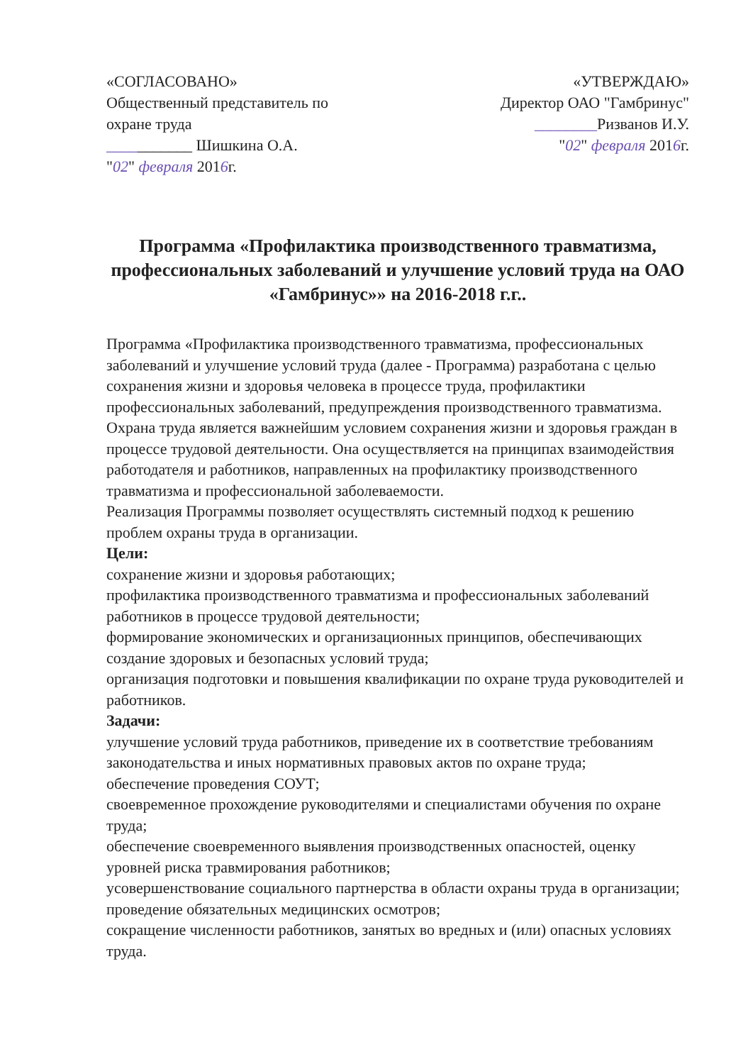«СОГЛАСОВАНО»
Общественный представитель по охране труда
___________ Шишкина О.А.
"02" февраля 2016г.
«УТВЕРЖДАЮ»
Директор ОАО "Гамбринус"
________Ризванов И.У.
"02" февраля 2016г.
Программа «Профилактика производственного травматизма, профессиональных заболеваний и улучшение условий труда на ОАО «Гамбринус»» на 2016-2018 г.г..
Программа «Профилактика производственного травматизма, профессиональных заболеваний и улучшение условий труда (далее - Программа) разработана с целью сохранения жизни и здоровья человека в процессе труда, профилактики профессиональных заболеваний, предупреждения производственного травматизма.
Охрана труда является важнейшим условием сохранения жизни и здоровья граждан в процессе трудовой деятельности. Она осуществляется на принципах взаимодействия работодателя и работников, направленных на профилактику производственного травматизма и профессиональной заболеваемости.
Реализация Программы позволяет осуществлять системный подход к решению проблем охраны труда в организации.
Цели:
сохранение жизни и здоровья работающих;
профилактика производственного травматизма и профессиональных заболеваний работников в процессе трудовой деятельности;
формирование экономических и организационных принципов, обеспечивающих создание здоровых и безопасных условий труда;
организация подготовки и повышения квалификации по охране труда руководителей и работников.
Задачи:
улучшение условий труда работников, приведение их в соответствие требованиям законодательства и иных нормативных правовых актов по охране труда;
обеспечение проведения СОУТ;
своевременное прохождение руководителями и специалистами обучения по охране труда;
обеспечение своевременного выявления производственных опасностей, оценку уровней риска травмирования работников;
усовершенствование социального партнерства в области охраны труда в организации;
проведение обязательных медицинских осмотров;
сокращение численности работников, занятых во вредных и (или) опасных условиях труда.